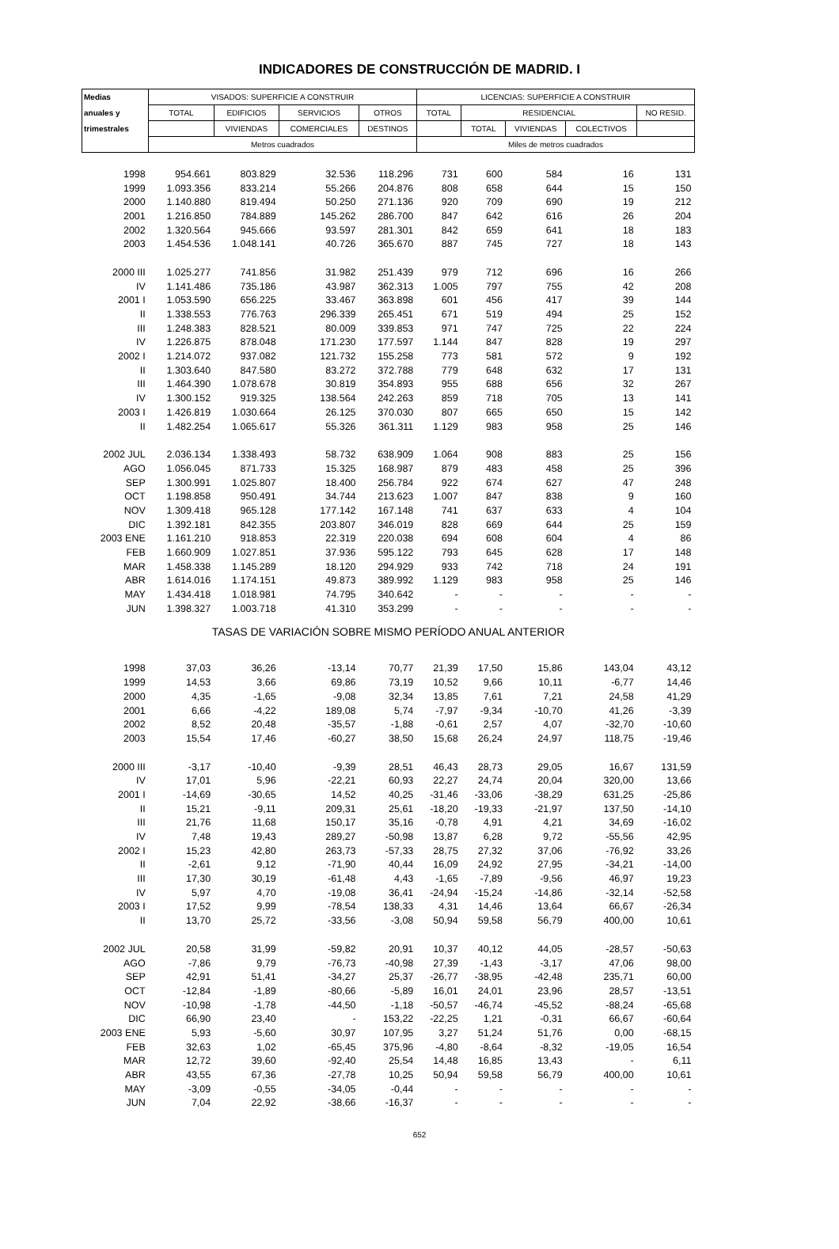INDICADORES DE CONSTRUCCIÓN DE MADRID. I
| Medias | VISADOS: SUPERFICIE A CONSTRUIR | | | | LICENCIAS: SUPERFICIE A CONSTRUIR | | | | |
| --- | --- | --- | --- | --- | --- | --- | --- | --- | --- |
| anuales y | TOTAL | EDIFICIOS | SERVICIOS | OTROS | TOTAL | RESIDENCIAL | | | NO RESID. |
| trimestrales | | VIVIENDAS | COMERCIALES | DESTINOS | | TOTAL | VIVIENDAS | COLECTIVOS | |
| | Metros cuadrados | | | | Miles de metros cuadrados | | | | |
| 1998 | 954.661 | 803.829 | 32.536 | 118.296 | 731 | 600 | 584 | 16 | 131 |
| 1999 | 1.093.356 | 833.214 | 55.266 | 204.876 | 808 | 658 | 644 | 15 | 150 |
| 2000 | 1.140.880 | 819.494 | 50.250 | 271.136 | 920 | 709 | 690 | 19 | 212 |
| 2001 | 1.216.850 | 784.889 | 145.262 | 286.700 | 847 | 642 | 616 | 26 | 204 |
| 2002 | 1.320.564 | 945.666 | 93.597 | 281.301 | 842 | 659 | 641 | 18 | 183 |
| 2003 | 1.454.536 | 1.048.141 | 40.726 | 365.670 | 887 | 745 | 727 | 18 | 143 |
| 2000 III | 1.025.277 | 741.856 | 31.982 | 251.439 | 979 | 712 | 696 | 16 | 266 |
| IV | 1.141.486 | 735.186 | 43.987 | 362.313 | 1.005 | 797 | 755 | 42 | 208 |
| 2001 I | 1.053.590 | 656.225 | 33.467 | 363.898 | 601 | 456 | 417 | 39 | 144 |
| II | 1.338.553 | 776.763 | 296.339 | 265.451 | 671 | 519 | 494 | 25 | 152 |
| III | 1.248.383 | 828.521 | 80.009 | 339.853 | 971 | 747 | 725 | 22 | 224 |
| IV | 1.226.875 | 878.048 | 171.230 | 177.597 | 1.144 | 847 | 828 | 19 | 297 |
| 2002 I | 1.214.072 | 937.082 | 121.732 | 155.258 | 773 | 581 | 572 | 9 | 192 |
| II | 1.303.640 | 847.580 | 83.272 | 372.788 | 779 | 648 | 632 | 17 | 131 |
| III | 1.464.390 | 1.078.678 | 30.819 | 354.893 | 955 | 688 | 656 | 32 | 267 |
| IV | 1.300.152 | 919.325 | 138.564 | 242.263 | 859 | 718 | 705 | 13 | 141 |
| 2003 I | 1.426.819 | 1.030.664 | 26.125 | 370.030 | 807 | 665 | 650 | 15 | 142 |
| II | 1.482.254 | 1.065.617 | 55.326 | 361.311 | 1.129 | 983 | 958 | 25 | 146 |
| 2002 JUL | 2.036.134 | 1.338.493 | 58.732 | 638.909 | 1.064 | 908 | 883 | 25 | 156 |
| AGO | 1.056.045 | 871.733 | 15.325 | 168.987 | 879 | 483 | 458 | 25 | 396 |
| SEP | 1.300.991 | 1.025.807 | 18.400 | 256.784 | 922 | 674 | 627 | 47 | 248 |
| OCT | 1.198.858 | 950.491 | 34.744 | 213.623 | 1.007 | 847 | 838 | 9 | 160 |
| NOV | 1.309.418 | 965.128 | 177.142 | 167.148 | 741 | 637 | 633 | 4 | 104 |
| DIC | 1.392.181 | 842.355 | 203.807 | 346.019 | 828 | 669 | 644 | 25 | 159 |
| 2003 ENE | 1.161.210 | 918.853 | 22.319 | 220.038 | 694 | 608 | 604 | 4 | 86 |
| FEB | 1.660.909 | 1.027.851 | 37.936 | 595.122 | 793 | 645 | 628 | 17 | 148 |
| MAR | 1.458.338 | 1.145.289 | 18.120 | 294.929 | 933 | 742 | 718 | 24 | 191 |
| ABR | 1.614.016 | 1.174.151 | 49.873 | 389.992 | 1.129 | 983 | 958 | 25 | 146 |
| MAY | 1.434.418 | 1.018.981 | 74.795 | 340.642 | - | - | - | - | - |
| JUN | 1.398.327 | 1.003.718 | 41.310 | 353.299 | - | - | - | - | - |
| TASAS DE VARIACIÓN SOBRE MISMO PERÍODO ANUAL ANTERIOR | | | | | | | | | |
| 1998 | 37,03 | 36,26 | -13,14 | 70,77 | 21,39 | 17,50 | 15,86 | 143,04 | 43,12 |
| 1999 | 14,53 | 3,66 | 69,86 | 73,19 | 10,52 | 9,66 | 10,11 | -6,77 | 14,46 |
| 2000 | 4,35 | -1,65 | -9,08 | 32,34 | 13,85 | 7,61 | 7,21 | 24,58 | 41,29 |
| 2001 | 6,66 | -4,22 | 189,08 | 5,74 | -7,97 | -9,34 | -10,70 | 41,26 | -3,39 |
| 2002 | 8,52 | 20,48 | -35,57 | -1,88 | -0,61 | 2,57 | 4,07 | -32,70 | -10,60 |
| 2003 | 15,54 | 17,46 | -60,27 | 38,50 | 15,68 | 26,24 | 24,97 | 118,75 | -19,46 |
| 2000 III | -3,17 | -10,40 | -9,39 | 28,51 | 46,43 | 28,73 | 29,05 | 16,67 | 131,59 |
| IV | 17,01 | 5,96 | -22,21 | 60,93 | 22,27 | 24,74 | 20,04 | 320,00 | 13,66 |
| 2001 I | -14,69 | -30,65 | 14,52 | 40,25 | -31,46 | -33,06 | -38,29 | 631,25 | -25,86 |
| II | 15,21 | -9,11 | 209,31 | 25,61 | -18,20 | -19,33 | -21,97 | 137,50 | -14,10 |
| III | 21,76 | 11,68 | 150,17 | 35,16 | -0,78 | 4,91 | 4,21 | 34,69 | -16,02 |
| IV | 7,48 | 19,43 | 289,27 | -50,98 | 13,87 | 6,28 | 9,72 | -55,56 | 42,95 |
| 2002 I | 15,23 | 42,80 | 263,73 | -57,33 | 28,75 | 27,32 | 37,06 | -76,92 | 33,26 |
| II | -2,61 | 9,12 | -71,90 | 40,44 | 16,09 | 24,92 | 27,95 | -34,21 | -14,00 |
| III | 17,30 | 30,19 | -61,48 | 4,43 | -1,65 | -7,89 | -9,56 | 46,97 | 19,23 |
| IV | 5,97 | 4,70 | -19,08 | 36,41 | -24,94 | -15,24 | -14,86 | -32,14 | -52,58 |
| 2003 I | 17,52 | 9,99 | -78,54 | 138,33 | 4,31 | 14,46 | 13,64 | 66,67 | -26,34 |
| II | 13,70 | 25,72 | -33,56 | -3,08 | 50,94 | 59,58 | 56,79 | 400,00 | 10,61 |
| 2002 JUL | 20,58 | 31,99 | -59,82 | 20,91 | 10,37 | 40,12 | 44,05 | -28,57 | -50,63 |
| AGO | -7,86 | 9,79 | -76,73 | -40,98 | 27,39 | -1,43 | -3,17 | 47,06 | 98,00 |
| SEP | 42,91 | 51,41 | -34,27 | 25,37 | -26,77 | -38,95 | -42,48 | 235,71 | 60,00 |
| OCT | -12,84 | -1,89 | -80,66 | -5,89 | 16,01 | 24,01 | 23,96 | 28,57 | -13,51 |
| NOV | -10,98 | -1,78 | -44,50 | -1,18 | -50,57 | -46,74 | -45,52 | -88,24 | -65,68 |
| DIC | 66,90 | 23,40 | - | 153,22 | -22,25 | 1,21 | -0,31 | 66,67 | -60,64 |
| 2003 ENE | 5,93 | -5,60 | 30,97 | 107,95 | 3,27 | 51,24 | 51,76 | 0,00 | -68,15 |
| FEB | 32,63 | 1,02 | -65,45 | 375,96 | -4,80 | -8,64 | -8,32 | -19,05 | 16,54 |
| MAR | 12,72 | 39,60 | -92,40 | 25,54 | 14,48 | 16,85 | 13,43 | - | 6,11 |
| ABR | 43,55 | 67,36 | -27,78 | 10,25 | 50,94 | 59,58 | 56,79 | 400,00 | 10,61 |
| MAY | -3,09 | -0,55 | -34,05 | -0,44 | - | - | - | - | - |
| JUN | 7,04 | 22,92 | -38,66 | -16,37 | - | - | - | - | - |
652